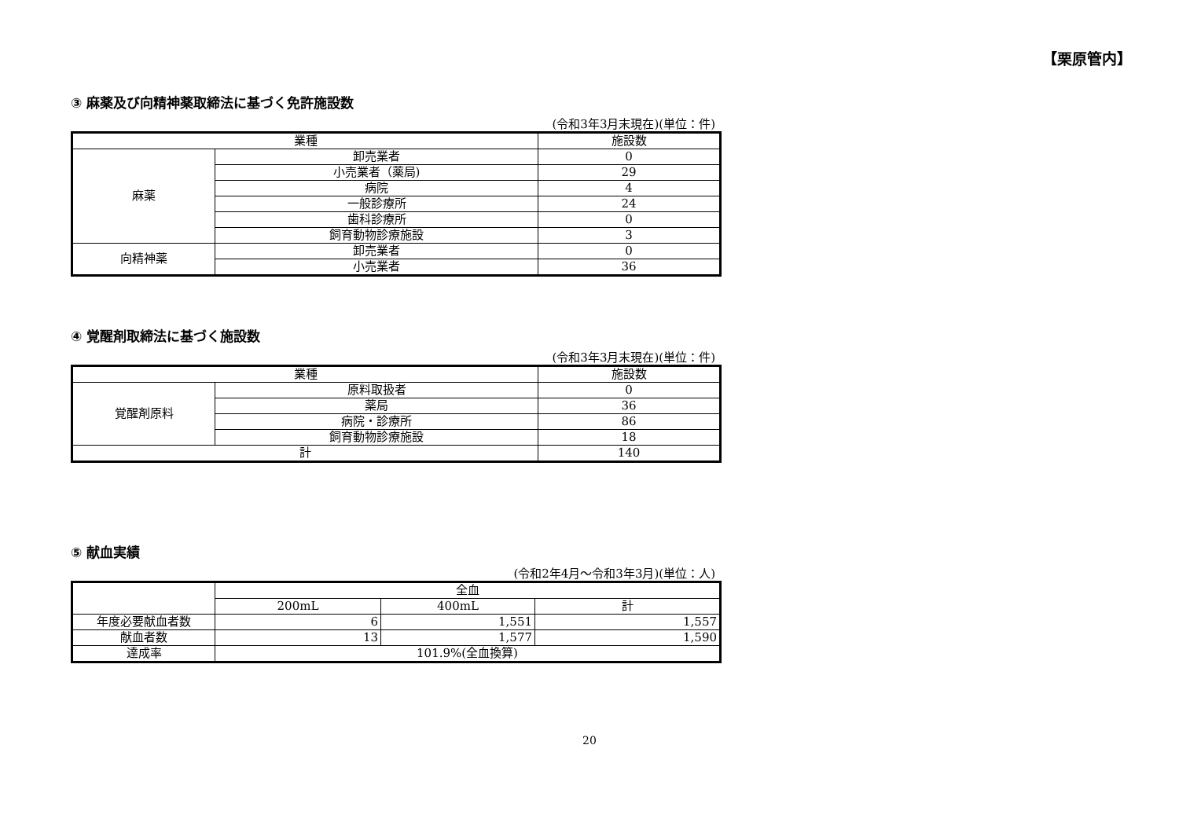【栗原管内】
③ 麻薬及び向精神薬取締法に基づく免許施設数
(令和3年3月末現在)(単位：件)
| 業種 | | 施設数 |
| 麻薬 | 卸売業者 | 0 |
| | 小売業者（薬局) | 29 |
| | 病院 | 4 |
| | 一般診療所 | 24 |
| | 歯科診療所 | 0 |
| | 飼育動物診療施設 | 3 |
| 向精神薬 | 卸売業者 | 0 |
| | 小売業者 | 36 |
④ 覚醒剤取締法に基づく施設数
(令和3年3月末現在)(単位：件)
| 業種 | | 施設数 |
| 覚醒剤原料 | 原料取扱者 | 0 |
| | 薬局 | 36 |
| | 病院・診療所 | 86 |
| | 飼育動物診療施設 | 18 |
| 計 | | 140 |
⑤ 献血実績
(令和2年4月～令和3年3月)(単位：人)
| | 全血 | | |
| | 200mL | 400mL | 計 |
| 年度必要献血者数 | 6 | 1,551 | 1,557 |
| 献血者数 | 13 | 1,577 | 1,590 |
| 達成率 | 101.9%(全血換算) | | |
20